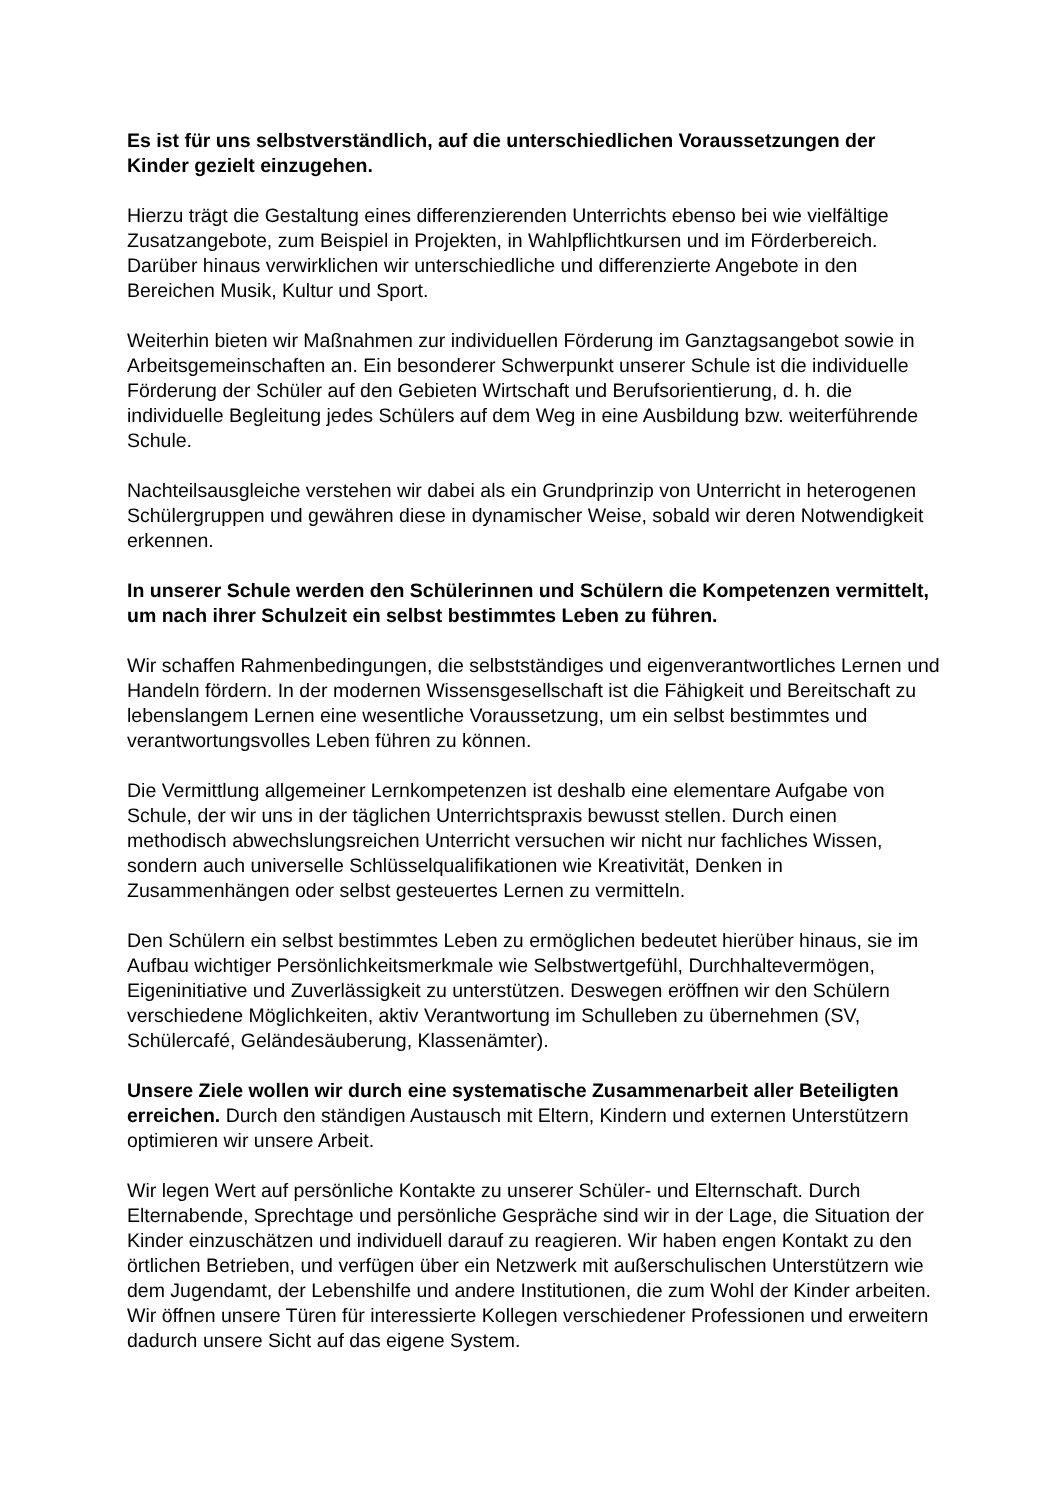Es ist für uns selbstverständlich, auf die unterschiedlichen Voraussetzungen der Kinder gezielt einzugehen.
Hierzu trägt die Gestaltung eines differenzierenden Unterrichts ebenso bei wie vielfältige Zusatzangebote, zum Beispiel in Projekten, in Wahlpflichtkursen und im Förderbereich. Darüber hinaus verwirklichen wir unterschiedliche und differenzierte Angebote in den Bereichen Musik, Kultur und Sport.
Weiterhin bieten wir Maßnahmen zur individuellen Förderung im Ganztagsangebot sowie in Arbeitsgemeinschaften an. Ein besonderer Schwerpunkt unserer Schule ist die individuelle Förderung der Schüler auf den Gebieten Wirtschaft und Berufsorientierung, d. h. die individuelle Begleitung jedes Schülers auf dem Weg in eine Ausbildung bzw. weiterführende Schule.
Nachteilsausgleiche verstehen wir dabei als ein Grundprinzip von Unterricht in heterogenen Schülergruppen und gewähren diese in dynamischer Weise, sobald wir deren Notwendigkeit erkennen.
In unserer Schule werden den Schülerinnen und Schülern die Kompetenzen vermittelt, um nach ihrer Schulzeit ein selbst bestimmtes Leben zu führen.
Wir schaffen Rahmenbedingungen, die selbstständiges und eigenverantwortliches Lernen und Handeln fördern. In der modernen Wissensgesellschaft ist die Fähigkeit und Bereitschaft zu lebenslangem Lernen eine wesentliche Voraussetzung, um ein selbst bestimmtes und verantwortungsvolles Leben führen zu können.
Die Vermittlung allgemeiner Lernkompetenzen ist deshalb eine elementare Aufgabe von Schule, der wir uns in der täglichen Unterrichtspraxis bewusst stellen. Durch einen methodisch abwechslungsreichen Unterricht versuchen wir nicht nur fachliches Wissen, sondern auch universelle Schlüsselqualifikationen wie Kreativität, Denken in Zusammenhängen oder selbst gesteuertes Lernen zu vermitteln.
Den Schülern ein selbst bestimmtes Leben zu ermöglichen bedeutet hierüber hinaus, sie im Aufbau wichtiger Persönlichkeitsmerkmale wie Selbstwertgefühl, Durchhaltevermögen, Eigeninitiative und Zuverlässigkeit zu unterstützen. Deswegen eröffnen wir den Schülern verschiedene Möglichkeiten, aktiv Verantwortung im Schulleben zu übernehmen (SV, Schülercafé, Geländesäuberung, Klassenämter).
Unsere Ziele wollen wir durch eine systematische Zusammenarbeit aller Beteiligten erreichen. Durch den ständigen Austausch mit Eltern, Kindern und externen Unterstützern optimieren wir unsere Arbeit.
Wir legen Wert auf persönliche Kontakte zu unserer Schüler- und Elternschaft. Durch Elternabende, Sprechtage und persönliche Gespräche sind wir in der Lage, die Situation der Kinder einzuschätzen und individuell darauf zu reagieren. Wir haben engen Kontakt zu den örtlichen Betrieben, und verfügen über ein Netzwerk mit außerschulischen Unterstützern wie dem Jugendamt, der Lebenshilfe und andere Institutionen, die zum Wohl der Kinder arbeiten. Wir öffnen unsere Türen für interessierte Kollegen verschiedener Professionen und erweitern dadurch unsere Sicht auf das eigene System.